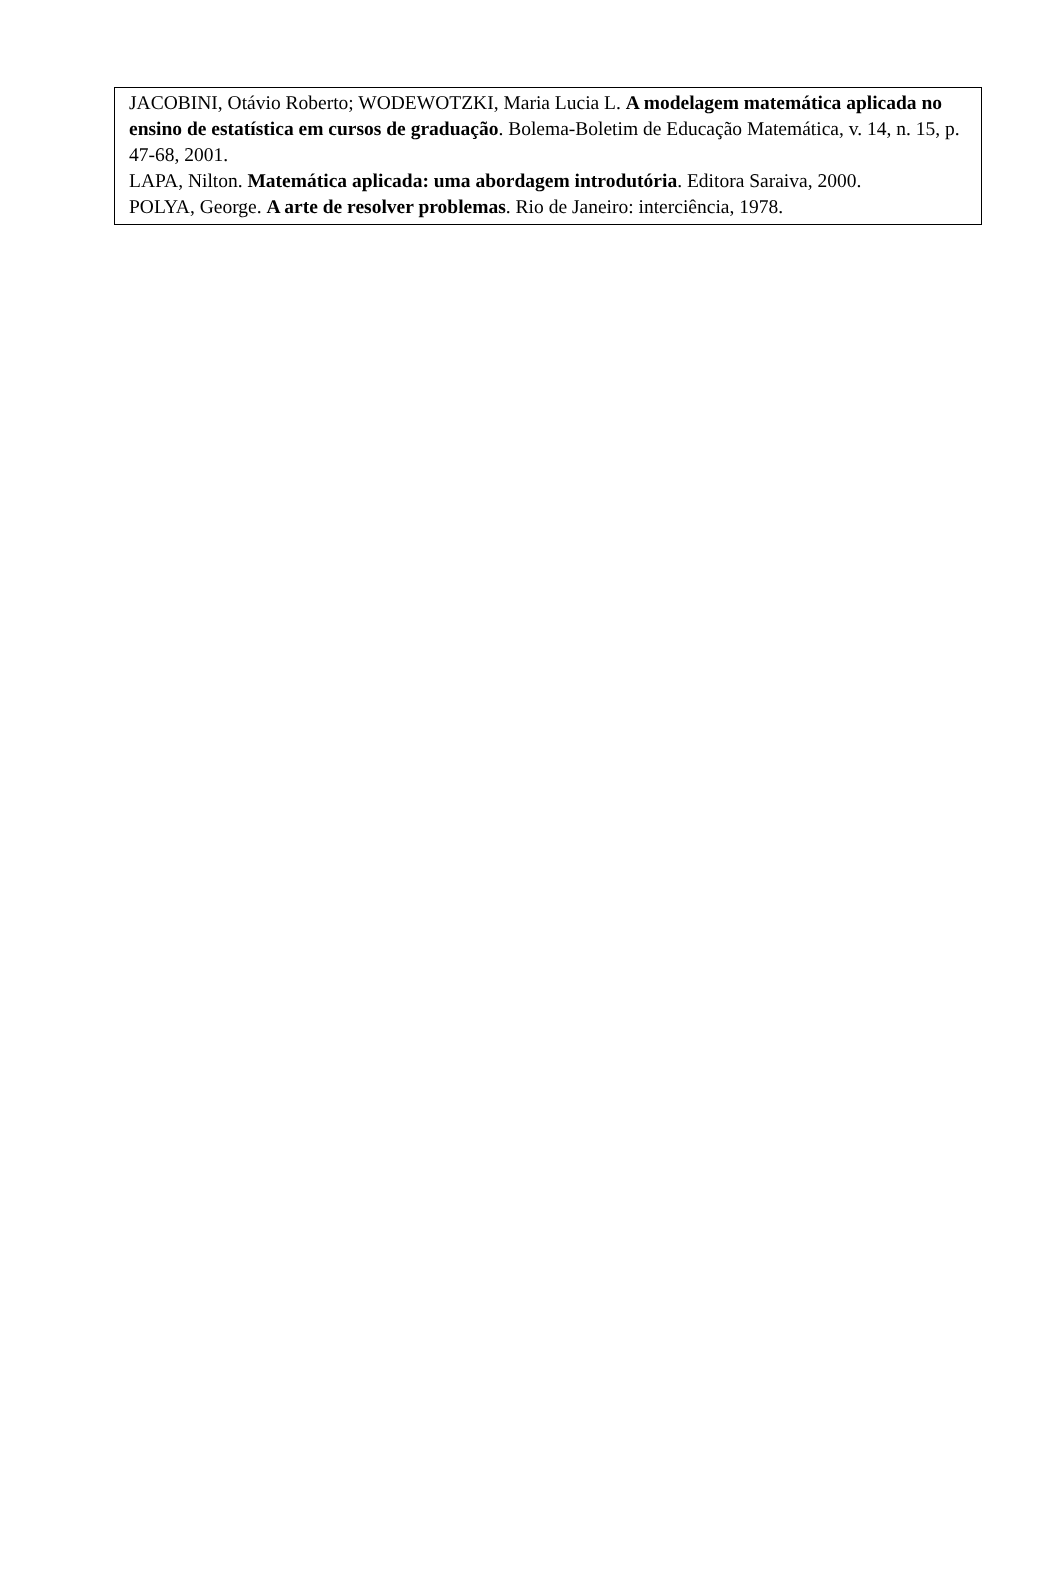JACOBINI, Otávio Roberto; WODEWOTZKI, Maria Lucia L. A modelagem matemática aplicada no ensino de estatística em cursos de graduação. Bolema-Boletim de Educação Matemática, v. 14, n. 15, p. 47-68, 2001.
LAPA, Nilton. Matemática aplicada: uma abordagem introdutória. Editora Saraiva, 2000.
POLYA, George. A arte de resolver problemas. Rio de Janeiro: interciência, 1978.